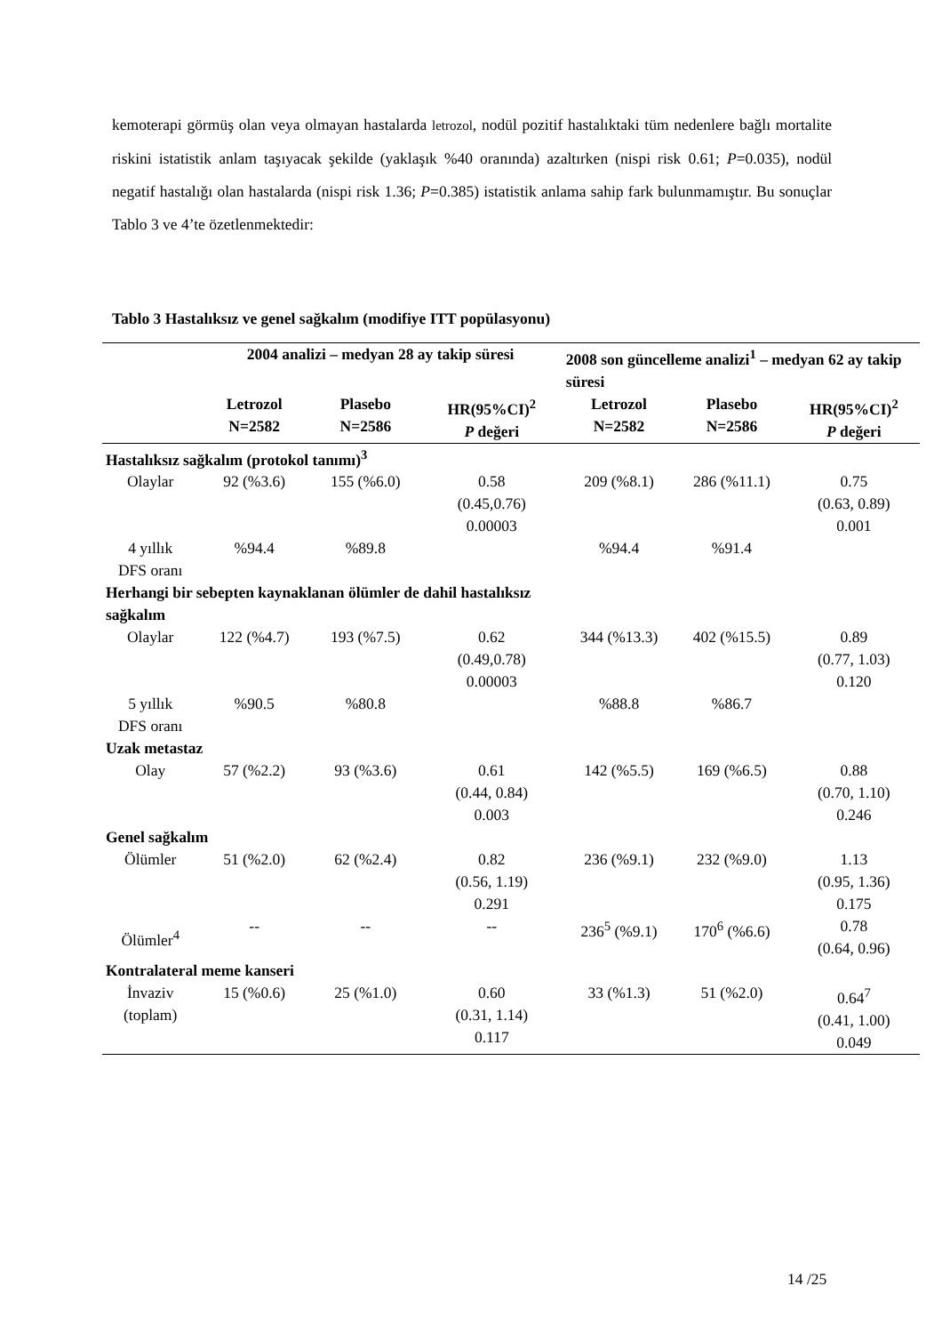kemoterapi görmüş olan veya olmayan hastalarda letrozol, nodül pozitif hastalıktaki tüm nedenlere bağlı mortalite riskini istatistik anlam taşıyacak şekilde (yaklaşık %40 oranında) azaltırken (nispi risk 0.61; P=0.035), nodül negatif hastalığı olan hastalarda (nispi risk 1.36; P=0.385) istatistik anlama sahip fark bulunmamıştır. Bu sonuçlar Tablo 3 ve 4’te özetlenmektedir:
Tablo 3 Hastalıksız ve genel sağkalım (modifiye ITT popülasyonu)
| | 2004 analizi – medyan 28 ay takip süresi | | | 2008 son güncelleme analizi<sup>1</sup> – medyan 62 ay takip süresi | | |
| --- | --- | --- | --- | --- | --- | --- |
| | Letrozol N=2582 | Plasebo N=2586 | HR(95%CI)<sup>2</sup> P değeri | Letrozol N=2582 | Plasebo N=2586 | HR(95%CI)<sup>2</sup> P değeri |
| Hastalıksız sağkalım (protokol tanımı)<sup>3</sup> | | | | | | |
| Olaylar | 92 (%3.6) | 155 (%6.0) | 0.58 (0.45,0.76) 0.00003 | 209 (%8.1) | 286 (%11.1) | 0.75 (0.63, 0.89) 0.001 |
| 4 yıllık DFS oranı | %94.4 | %89.8 | | %94.4 | %91.4 | |
| Herhangi bir sebepten kaynaklanan ölümler de dahil hastalıksız sağkalım | | | | | | |
| Olaylar | 122 (%4.7) | 193 (%7.5) | 0.62 (0.49,0.78) 0.00003 | 344 (%13.3) | 402 (%15.5) | 0.89 (0.77, 1.03) 0.120 |
| 5 yıllık DFS oranı | %90.5 | %80.8 | | %88.8 | %86.7 | |
| Uzak metastaz | | | | | | |
| Olay | 57 (%2.2) | 93 (%3.6) | 0.61 (0.44, 0.84) 0.003 | 142 (%5.5) | 169 (%6.5) | 0.88 (0.70, 1.10) 0.246 |
| Genel sağkalım | | | | | | |
| Ölümler | 51 (%2.0) | 62 (%2.4) | 0.82 (0.56, 1.19) 0.291 | 236 (%9.1) | 232 (%9.0) | 1.13 (0.95, 1.36) 0.175 |
| Ölümler<sup>4</sup> | -- | -- | -- | 236<sup>5</sup> (%9.1) | 170<sup>6</sup> (%6.6) | 0.78 (0.64, 0.96) |
| Kontralateral meme kanseri | | | | | | |
| İnvaziv (toplam) | 15 (%0.6) | 25 (%1.0) | 0.60 (0.31, 1.14) 0.117 | 33 (%1.3) | 51 (%2.0) | 0.64<sup>7</sup> (0.41, 1.00) 0.049 |
14 /25